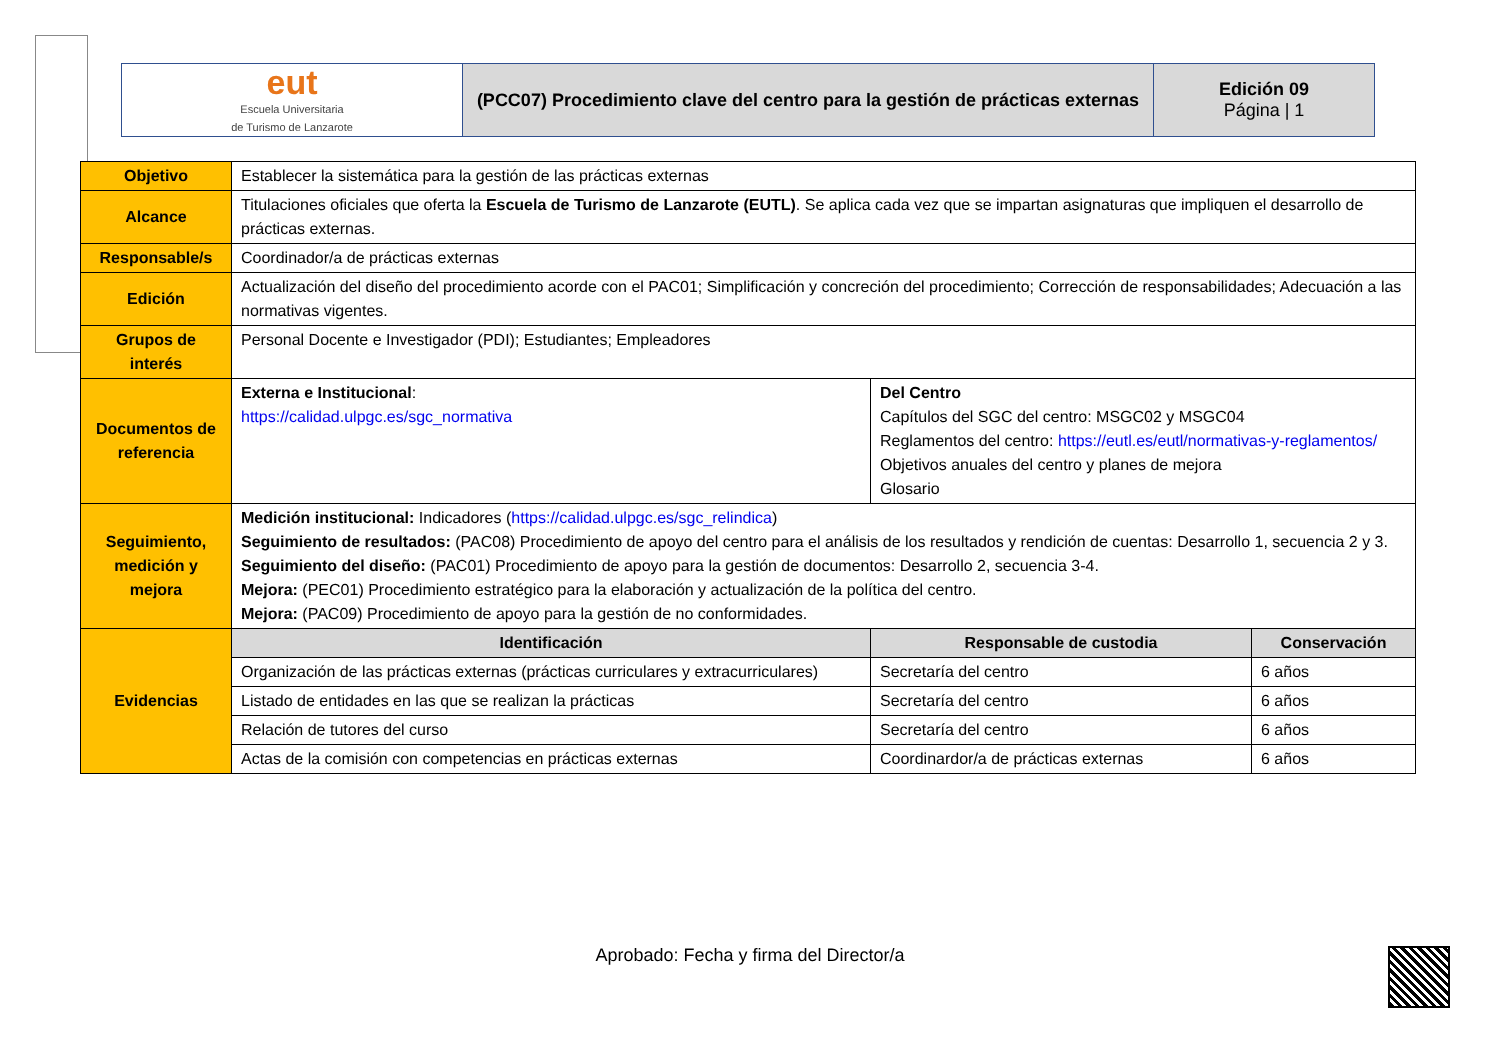| eut Escuela Universitaria de Turismo de Lanzarote | (PCC07) Procedimiento clave del centro para la gestión de prácticas externas | Edición 09 Página / 1 |
| Objetivo | Establecer la sistemática para la gestión de las prácticas externas | | |
| Alcance | Titulaciones oficiales que oferta la Escuela de Turismo de Lanzarote (EUTL) . Se aplica cada vez que se impartan asignaturas que impliquen el desarrollo de prácticas externas. | | |
| Responsable/s | Coordinador/a de prácticas externas | | |
| Edición | Actualización del diseño del procedimiento acorde con el PAC01; Simplificación y concreción del procedimiento; Corrección de responsabilidades; Adecuación a las normativas vigentes. | | |
| Grupos de interés | Personal Docente e Investigador (PDI); Estudiantes; Empleadores | | |
| Documentos de referencia | Externa e Institucional : https://calidad.ulpgc.es/sgc_normativa | Del Centro Capítulos del SGC del centro: MSGC02 y MSGC04 Reglamentos del centro: https://eutl.es/eutl/normativas-y-reglamentos/ Objetivos anuales del centro y planes de mejora Glosario | |
| Seguimiento, medición y mejora | Medición institucional: Indicadores ( https://calidad.ulpgc.es/sgc_relindica ) Seguimiento de resultados: (PAC08) Procedimiento de apoyo del centro para el análisis de los resultados y rendición de cuentas: Desarrollo 1, secuencia 2 y 3. Seguimiento del diseño: (PAC01) Procedimiento de apoyo para la gestión de documentos: Desarrollo 2, secuencia 3-4. Mejora: (PEC01) Procedimiento estratégico para la elaboración y actualización de la política del centro. Mejora: (PAC09) Procedimiento de apoyo para la gestión de no conformidades. | | |
| Evidencias | Identificación | Responsable de custodia | Conservación |
| | Organización de las prácticas externas (prácticas curriculares y extracurriculares) | Secretaría del centro | 6 años |
| | Listado de entidades en las que se realizan la prácticas | Secretaría del centro | 6 años |
| | Relación de tutores del curso | Secretaría del centro | 6 años |
| | Actas de la comisión con competencias en prácticas externas | Coordinardor/a de prácticas externas | 6 años |
Aprobado: Fecha y firma del Director/a